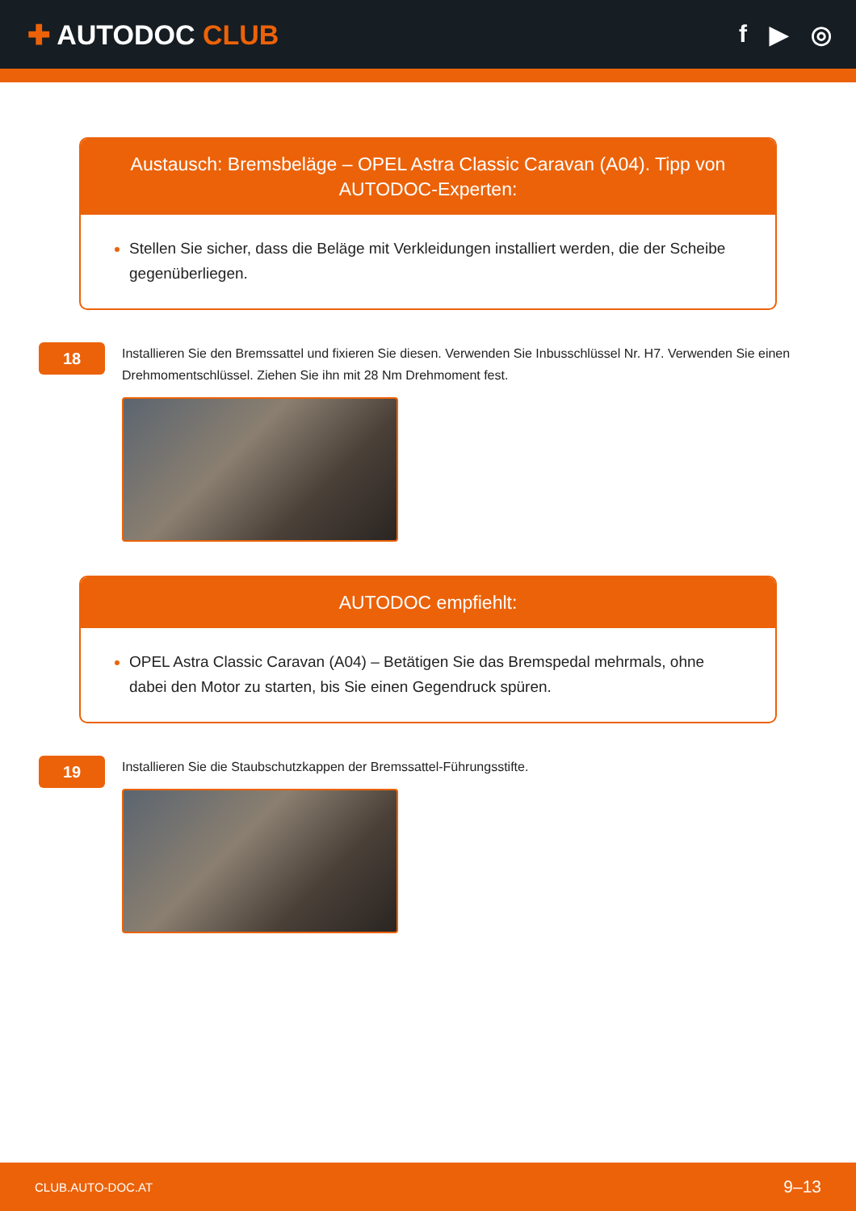✚ AUTODOC CLUB f ▶ ◎
Austausch: Bremsbeläge – OPEL Astra Classic Caravan (A04). Tipp von AUTODOC-Experten:
Stellen Sie sicher, dass die Beläge mit Verkleidungen installiert werden, die der Scheibe gegenüberliegen.
18
Installieren Sie den Bremssattel und fixieren Sie diesen. Verwenden Sie Inbusschlüssel Nr. H7. Verwenden Sie einen Drehmomentschlüssel. Ziehen Sie ihn mit 28 Nm Drehmoment fest.
AUTODOC empfiehlt:
OPEL Astra Classic Caravan (A04) – Betätigen Sie das Bremspedal mehrmals, ohne dabei den Motor zu starten, bis Sie einen Gegendruck spüren.
19
Installieren Sie die Staubschutzkappen der Bremssattel-Führungsstifte.
CLUB.AUTO-DOC.AT 9–13